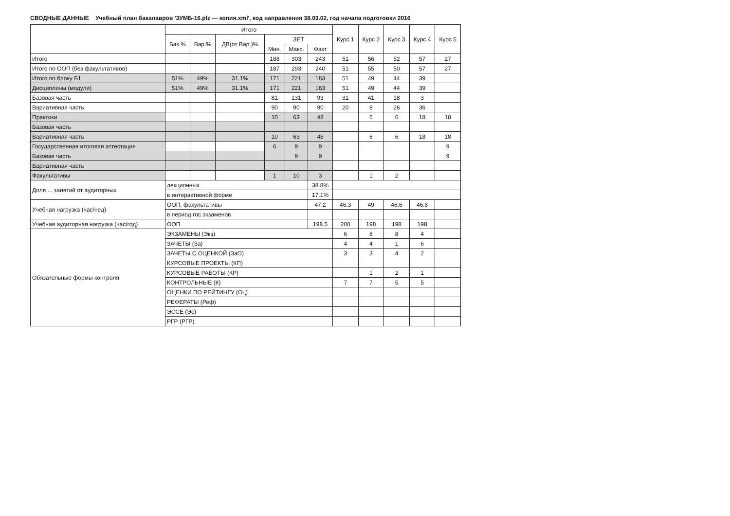СВОДНЫЕ ДАННЫЕ Учебный план бакалавров 'ЗУМБ-16.plz — копия.xml', код направления 38.03.02, год начала подготовки 2016
| | Итого | | | | | | Курс 1 | Курс 2 | Курс 3 | Курс 4 | Курс 5 |
| --- | --- | --- | --- | --- | --- | --- | --- | --- | --- | --- | --- |
| | Баз.% | Вар.% | ДВ(от Вар.)% | ЗЕТ | | | | | | | |
| | | | | Мин. | Макс. | Факт | | | | | |
| Итого | | | | 188 | 303 | 243 | 51 | 56 | 52 | 57 | 27 |
| Итого по ООП (без факультативов) | | | | 187 | 293 | 240 | 51 | 55 | 50 | 57 | 27 |
| Итого по блоку Б1 | 51% | 49% | 31.1% | 171 | 221 | 183 | 51 | 49 | 44 | 39 | |
| Дисциплины (модули) | 51% | 49% | 31.1% | 171 | 221 | 183 | 51 | 49 | 44 | 39 | |
| Базовая часть | | | | 81 | 131 | 93 | 31 | 41 | 18 | 3 | |
| Вариативная часть | | | | 90 | 90 | 90 | 20 | 8 | 26 | 36 | |
| Практики | | | | 10 | 63 | 48 | | 6 | 6 | 18 | 18 |
| Базовая часть | | | | | | | | | | | |
| Вариативная часть | | | | 10 | 63 | 48 | | 6 | 6 | 18 | 18 |
| Государственная итоговая аттестация | | | | 6 | 9 | 9 | | | | | 9 |
| Базовая часть | | | | | 9 | 9 | | | | | 9 |
| Вариативная часть | | | | | | | | | | | |
| Факультативы | | | | 1 | 10 | 3 | | 1 | 2 | | |
| Доля ... занятий от аудиторных | лекционных | | | | | 38.8% | | | | | |
| | в интерактивной форме | | | | | 17.1% | | | | | |
| Учебная нагрузка (час/нед) | ООП, факультативы | | | | | 47.2 | 46.3 | 49 | 46.6 | 46.8 | |
| | в период гос.экзаменов | | | | | | | | | | |
| Учебная аудиторная нагрузка (час/год) | ООП | | | | | 198.5 | 200 | 198 | 198 | 198 | |
| Обязательные формы контроля | ЭКЗАМЕНЫ (Экз) | | | | | | 6 | 8 | 8 | 4 | |
| | ЗАЧЕТЫ (За) | | | | | | 4 | 4 | 1 | 6 | |
| | ЗАЧЕТЫ С ОЦЕНКОЙ (ЗаО) | | | | | | 3 | 3 | 4 | 2 | |
| | КУРСОВЫЕ ПРОЕКТЫ (КП) | | | | | | | | | | |
| | КУРСОВЫЕ РАБОТЫ (КР) | | | | | | | 1 | 2 | 1 | |
| | КОНТРОЛЬНЫЕ (К) | | | | | | 7 | 7 | 5 | 5 | |
| | ОЦЕНКИ ПО РЕЙТИНГУ (Оц) | | | | | | | | | | |
| | РЕФЕРАТЫ (Реф) | | | | | | | | | | |
| | ЭССЕ (Эс) | | | | | | | | | | |
| | РГР (РГР) | | | | | | | | | | |